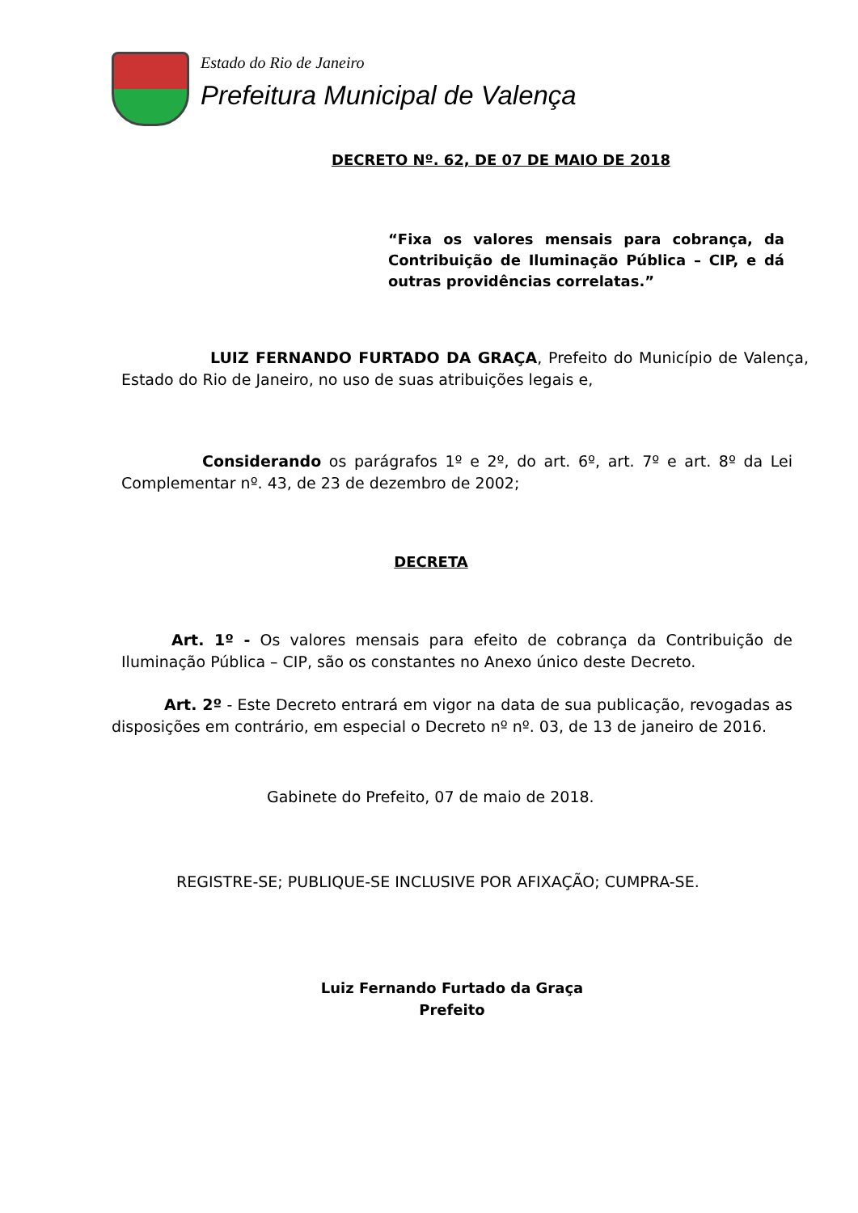Estado do Rio de Janeiro
Prefeitura Municipal de Valença
DECRETO Nº. 62, DE 07 DE MAIO DE 2018
“Fixa os valores mensais para cobrança, da Contribuição de Iluminação Pública – CIP, e dá outras providências correlatas.”
LUIZ FERNANDO FURTADO DA GRAÇA, Prefeito do Município de Valença, Estado do Rio de Janeiro, no uso de suas atribuições legais e,
Considerando os parágrafos 1º e 2º, do art. 6º, art. 7º e art. 8º da Lei Complementar nº. 43, de 23 de dezembro de 2002;
DECRETA
Art. 1º - Os valores mensais para efeito de cobrança da Contribuição de Iluminação Pública – CIP, são os constantes no Anexo único deste Decreto.
Art. 2º - Este Decreto entrará em vigor na data de sua publicação, revogadas as disposições em contrário, em especial o Decreto nº nº. 03, de 13 de janeiro de 2016.
Gabinete do Prefeito, 07 de maio de 2018.
REGISTRE-SE; PUBLIQUE-SE INCLUSIVE POR AFIXAÇÃO; CUMPRA-SE.
Luiz Fernando Furtado da Graça
Prefeito